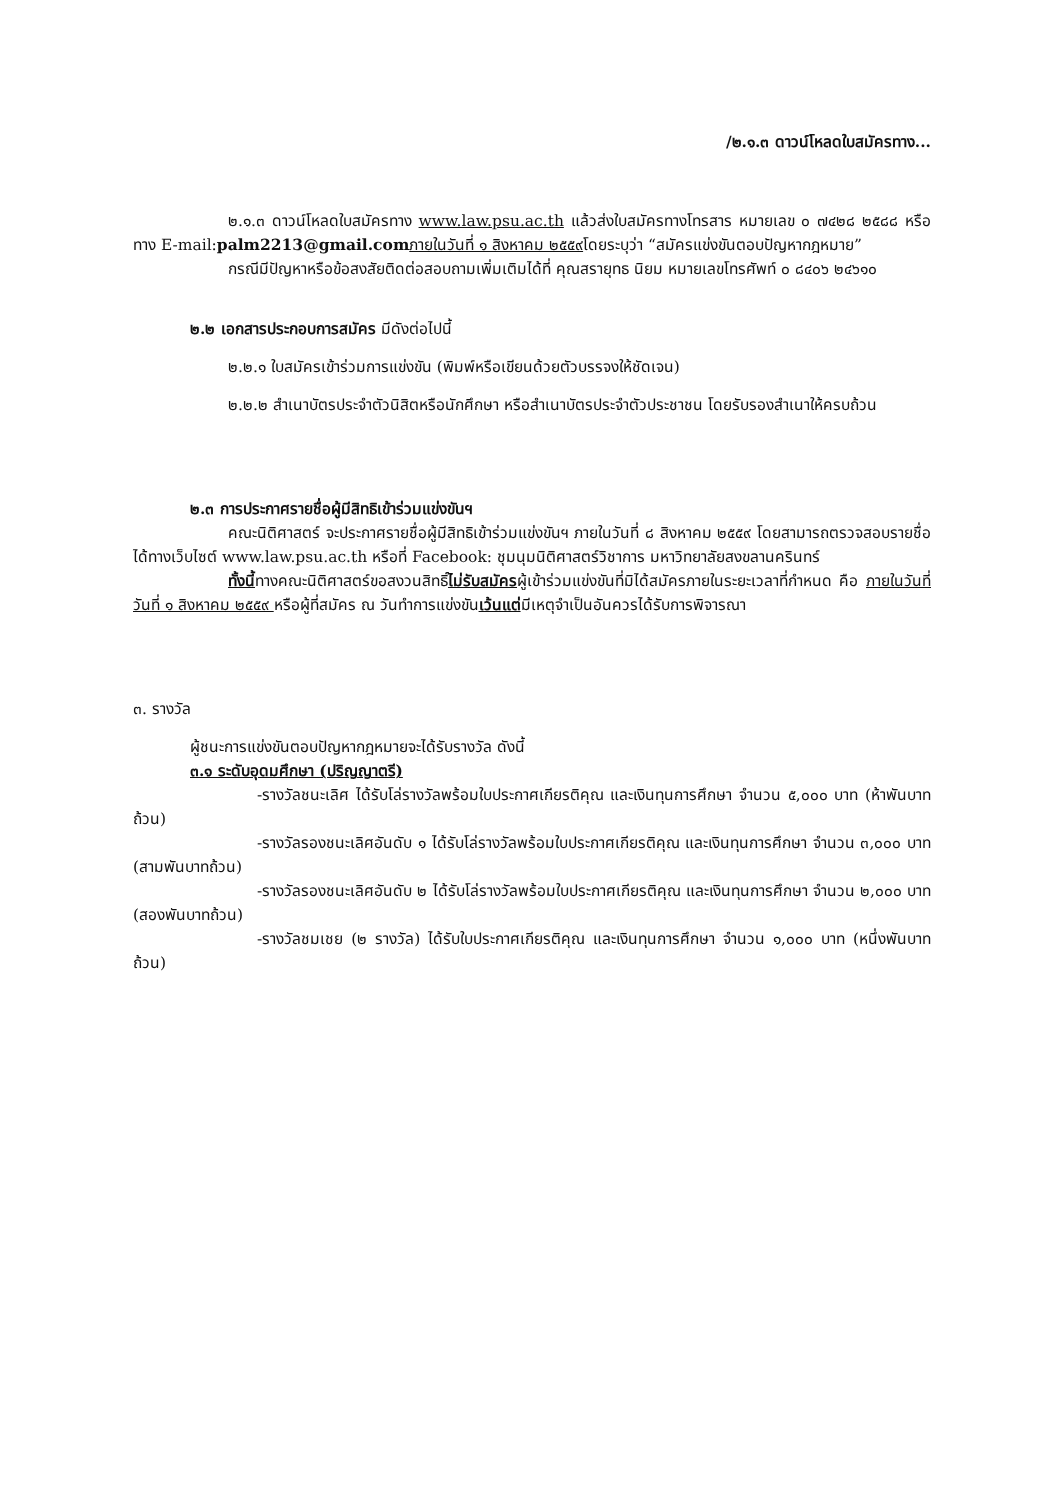/๒.๑.๓ ดาวน์โหลดใบสมัครทาง...
๒.๑.๓ ดาวน์โหลดใบสมัครทาง www.law.psu.ac.th แล้วส่งใบสมัครทางโทรสาร หมายเลข ๐ ๗๔๒๘ ๒๕๘๘ หรือทาง E-mail:palm2213@gmail.com ภายในวันที่ ๑ สิงหาคม ๒๕๕๙โดยระบุว่า “สมัครแข่งขันตอบปัญหากฎหมาย”
กรณีมีปัญหาหรือข้อสงสัยติดต่อสอบถามเพิ่มเติมได้ที่ คุณสรายุทธ นิยม หมายเลขโทรศัพท์ ๐ ๘๔๐๖ ๒๔๖๑๐
๒.๒ เอกสารประกอบการสมัคร มีดังต่อไปนี้
๒.๒.๑ ใบสมัครเข้าร่วมการแข่งขัน (พิมพ์หรือเขียนด้วยตัวบรรจงให้ชัดเจน)
๒.๒.๒ สำเนาบัตรประจำตัวนิสิตหรือนักศึกษา หรือสำเนาบัตรประจำตัวประชาชน โดยรับรองสำเนาให้ครบถ้วน
๒.๓ การประกาศรายชื่อผู้มีสิทธิเข้าร่วมแข่งขันฯ
คณะนิติศาสตร์ จะประกาศรายชื่อผู้มีสิทธิเข้าร่วมแข่งขันฯ ภายในวันที่ ๘ สิงหาคม ๒๕๕๙ โดยสามารถตรวจสอบรายชื่อได้ทางเว็บไซต์ www.law.psu.ac.th หรือที่ Facebook: ชุมนุมนิติศาสตร์วิชาการ มหาวิทยาลัยสงขลานครินทร์
ทั้งนี้ทางคณะนิติศาสตร์ขอสงวนสิทธิ์ไม่รับสมัครผู้เข้าร่วมแข่งขันที่มิได้สมัครภายในระยะเวลาที่กำหนด คือ ภายในวันที่ วันที่ ๑ สิงหาคม ๒๕๕๙ หรือผู้ที่สมัคร ณ วันทำการแข่งขันเว้นแต่มีเหตุจำเป็นอันควรได้รับการพิจารณา
๓. รางวัล
ผู้ชนะการแข่งขันตอบปัญหากฎหมายจะได้รับรางวัล ดังนี้
๓.๑ ระดับอุดมศึกษา (ปริญญาตรี)
-รางวัลชนะเลิศ ได้รับโล่รางวัลพร้อมใบประกาศเกียรติคุณ และเงินทุนการศึกษา จำนวน ๕,๐๐๐ บาท (ห้าพันบาทถ้วน)
-รางวัลรองชนะเลิศอันดับ ๑ ได้รับโล่รางวัลพร้อมใบประกาศเกียรติคุณ และเงินทุนการศึกษา จำนวน ๓,๐๐๐ บาท (สามพันบาทถ้วน)
-รางวัลรองชนะเลิศอันดับ ๒ ได้รับโล่รางวัลพร้อมใบประกาศเกียรติคุณ และเงินทุนการศึกษา จำนวน ๒,๐๐๐ บาท (สองพันบาทถ้วน)
-รางวัลชมเชย (๒ รางวัล) ได้รับใบประกาศเกียรติคุณ และเงินทุนการศึกษา จำนวน ๑,๐๐๐ บาท (หนึ่งพันบาทถ้วน)